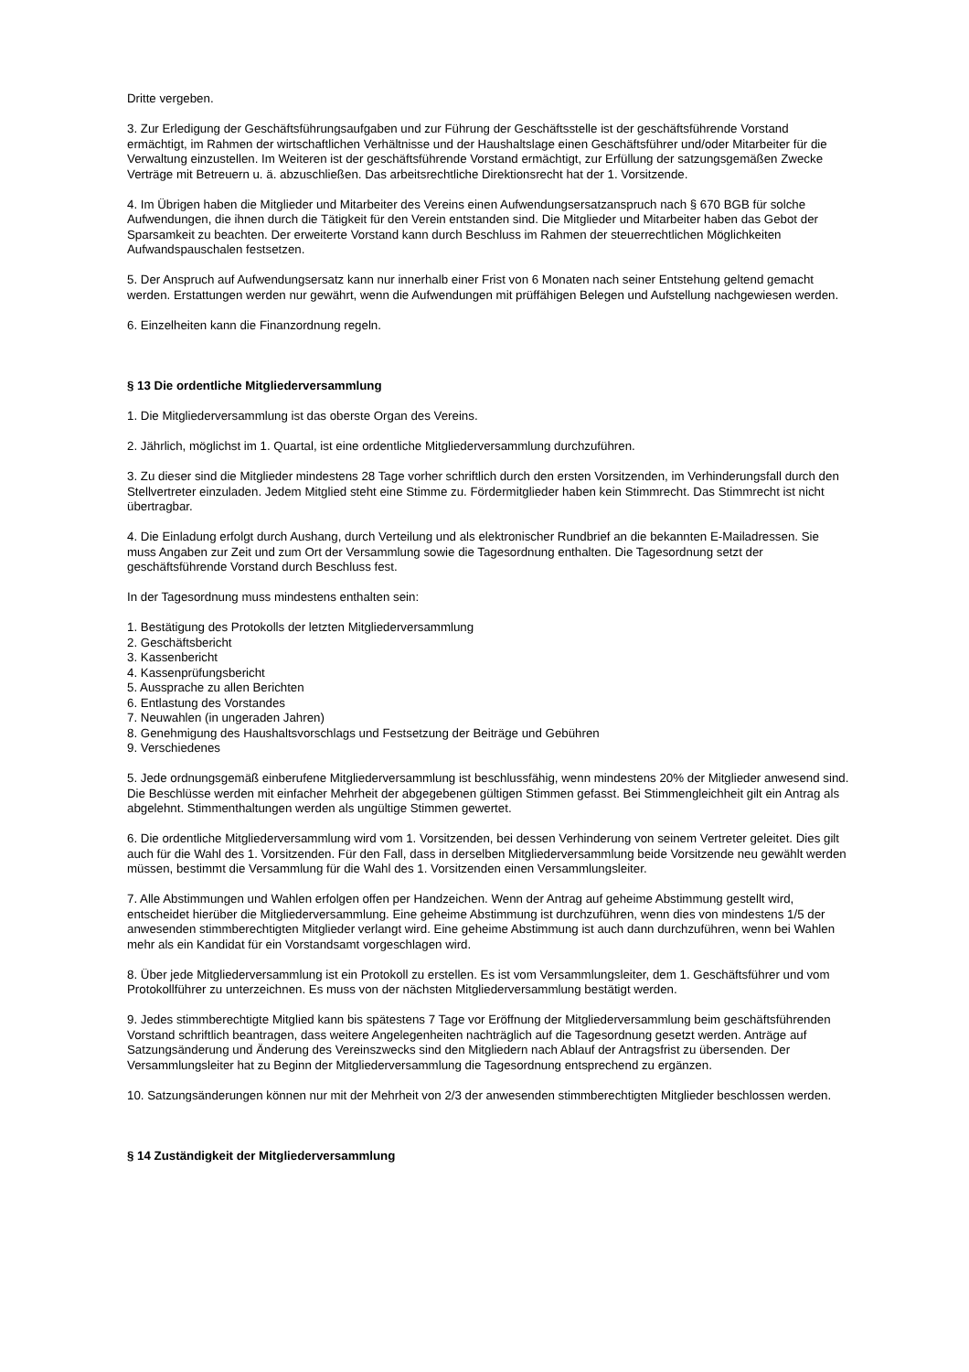Dritte vergeben.
3. Zur Erledigung der Geschäftsführungsaufgaben und zur Führung der Geschäftsstelle ist der geschäftsführende Vorstand ermächtigt, im Rahmen der wirtschaftlichen Verhältnisse und der Haushaltslage einen Geschäftsführer und/oder Mitarbeiter für die Verwaltung einzustellen. Im Weiteren ist der geschäftsführende Vorstand ermächtigt, zur Erfüllung der satzungsgemäßen Zwecke Verträge mit Betreuern u. ä. abzuschließen. Das arbeitsrechtliche Direktionsrecht hat der 1. Vorsitzende.
4. Im Übrigen haben die Mitglieder und Mitarbeiter des Vereins einen Aufwendungsersatzanspruch nach § 670 BGB für solche Aufwendungen, die ihnen durch die Tätigkeit für den Verein entstanden sind. Die Mitglieder und Mitarbeiter haben das Gebot der Sparsamkeit zu beachten. Der erweiterte Vorstand kann durch Beschluss im Rahmen der steuerrechtlichen Möglichkeiten Aufwandspauschalen festsetzen.
5. Der Anspruch auf Aufwendungsersatz kann nur innerhalb einer Frist von 6 Monaten nach seiner Entstehung geltend gemacht werden. Erstattungen werden nur gewährt, wenn die Aufwendungen mit prüffähigen Belegen und Aufstellung nachgewiesen werden.
6. Einzelheiten kann die Finanzordnung regeln.
§ 13 Die ordentliche Mitgliederversammlung
1. Die Mitgliederversammlung ist das oberste Organ des Vereins.
2. Jährlich, möglichst im 1. Quartal, ist eine ordentliche Mitgliederversammlung durchzuführen.
3. Zu dieser sind die Mitglieder mindestens 28 Tage vorher schriftlich durch den ersten Vorsitzenden, im Verhinderungsfall durch den Stellvertreter einzuladen. Jedem Mitglied steht eine Stimme zu. Fördermitglieder haben kein Stimmrecht. Das Stimmrecht ist nicht übertragbar.
4. Die Einladung erfolgt durch Aushang, durch Verteilung und als elektronischer Rundbrief an die bekannten E-Mailadressen. Sie muss Angaben zur Zeit und zum Ort der Versammlung sowie die Tagesordnung enthalten. Die Tagesordnung setzt der geschäftsführende Vorstand durch Beschluss fest.
In der Tagesordnung muss mindestens enthalten sein:
1. Bestätigung des Protokolls der letzten Mitgliederversammlung
2. Geschäftsbericht
3. Kassenbericht
4. Kassenprüfungsbericht
5. Aussprache zu allen Berichten
6. Entlastung des Vorstandes
7. Neuwahlen (in ungeraden Jahren)
8. Genehmigung des Haushaltsvorschlags und Festsetzung der Beiträge und Gebühren
9. Verschiedenes
5. Jede ordnungsgemäß einberufene Mitgliederversammlung ist beschlussfähig, wenn mindestens 20% der Mitglieder anwesend sind. Die Beschlüsse werden mit einfacher Mehrheit der abgegebenen gültigen Stimmen gefasst. Bei Stimmengleichheit gilt ein Antrag als abgelehnt. Stimmenthaltungen werden als ungültige Stimmen gewertet.
6. Die ordentliche Mitgliederversammlung wird vom 1. Vorsitzenden, bei dessen Verhinderung von seinem Vertreter geleitet. Dies gilt auch für die Wahl des 1. Vorsitzenden. Für den Fall, dass in derselben Mitgliederversammlung beide Vorsitzende neu gewählt werden müssen, bestimmt die Versammlung für die Wahl des 1. Vorsitzenden einen Versammlungsleiter.
7. Alle Abstimmungen und Wahlen erfolgen offen per Handzeichen. Wenn der Antrag auf geheime Abstimmung gestellt wird, entscheidet hierüber die Mitgliederversammlung. Eine geheime Abstimmung ist durchzuführen, wenn dies von mindestens 1/5 der anwesenden stimmberechtigten Mitglieder verlangt wird. Eine geheime Abstimmung ist auch dann durchzuführen, wenn bei Wahlen mehr als ein Kandidat für ein Vorstandsamt vorgeschlagen wird.
8. Über jede Mitgliederversammlung ist ein Protokoll zu erstellen. Es ist vom Versammlungsleiter, dem 1. Geschäftsführer und vom Protokollführer zu unterzeichnen. Es muss von der nächsten Mitgliederversammlung bestätigt werden.
9. Jedes stimmberechtigte Mitglied kann bis spätestens 7 Tage vor Eröffnung der Mitgliederversammlung beim geschäftsführenden Vorstand schriftlich beantragen, dass weitere Angelegenheiten nachträglich auf die Tagesordnung gesetzt werden. Anträge auf Satzungsänderung und Änderung des Vereinszwecks sind den Mitgliedern nach Ablauf der Antragsfrist zu übersenden. Der Versammlungsleiter hat zu Beginn der Mitgliederversammlung die Tagesordnung entsprechend zu ergänzen.
10. Satzungsänderungen können nur mit der Mehrheit von 2/3 der anwesenden stimmberechtigten Mitglieder beschlossen werden.
§ 14 Zuständigkeit der Mitgliederversammlung